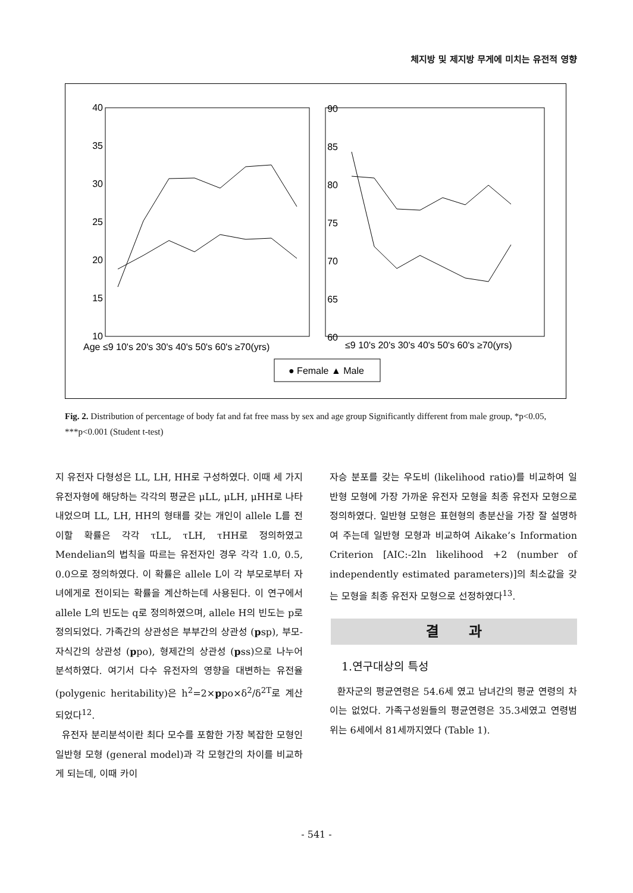체지방 및 제지방 무게에 미치는 유전적 영향
40
35
30
25
20
15
10
90
85
80
75
70
65
60
Age ≤9 10's 20's 30's 40's 50's 60's ≥70(yrs)
≤9 10's 20's 30's 40's 50's 60's ≥70(yrs)
● Female ▲ Male
Fig. 2. Distribution of percentage of body fat and fat free mass by sex and age group Significantly different from male group, *p<0.05, ***p<0.001 (Student t-test)
지 유전자 다형성은 LL, LH, HH로 구성하였다. 이때 세 가지 유전자형에 해당하는 각각의 평균은 μLL, μLH, μHH로 나타내었으며 LL, LH, HH의 형태를 갖는 개인이 allele L를 전이할 확률은 각각 τLL, τLH, τHH로 정의하였고 Mendelian의 법칙을 따르는 유전자인 경우 각각 1.0, 0.5, 0.0으로 정의하였다. 이 확률은 allele L이 각 부모로부터 자녀에게로 전이되는 확률을 계산하는데 사용된다. 이 연구에서 allele L의 빈도는 q로 정의하였으며, allele H의 빈도는 p로 정의되었다. 가족간의 상관성은 부부간의 상관성 (psp), 부모-자식간의 상관성 (ppo), 형제간의 상관성 (pss)으로 나누어 분석하였다. 여기서 다수 유전자의 영향을 대변하는 유전율 (polygenic heritability)은 h<sup>2</sup>=2×ppo×δ<sup>2</sup>/δ<sup>2T</sup>로 계산되었다<sup>12</sup>.
유전자 분리분석이란 최다 모수를 포함한 가장 복잡한 모형인 일반형 모형 (general model)과 각 모형간의 차이를 비교하게 되는데, 이때 카이
자승 분포를 갖는 우도비 (likelihood ratio)를 비교하여 일반형 모형에 가장 가까운 유전자 모형을 최종 유전자 모형으로 정의하였다. 일반형 모형은 표현형의 총분산을 가장 잘 설명하여 주는데 일반형 모형과 비교하여 Aikake’s Information Criterion [AIC:-2ln likelihood +2 (number of independently estimated parameters)]의 최소값을 갖는 모형을 최종 유전자 모형으로 선정하였다<sup>13</sup>.
결 과
1.연구대상의 특성
환자군의 평균연령은 54.6세 였고 남녀간의 평균 연령의 차이는 없었다. 가족구성원들의 평균연령은 35.3세였고 연령범위는 6세에서 81세까지였다 (Table 1).
- 541 -